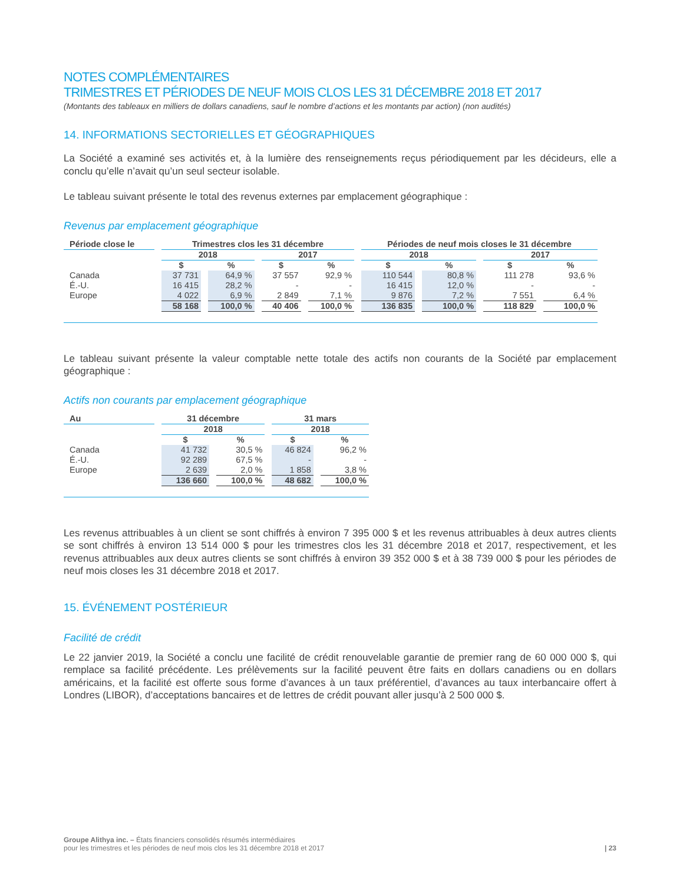NOTES COMPLÉMENTAIRES
TRIMESTRES ET PÉRIODES DE NEUF MOIS CLOS LES 31 DÉCEMBRE 2018 ET 2017
(Montants des tableaux en milliers de dollars canadiens, sauf le nombre d’actions et les montants par action) (non audités)
14. INFORMATIONS SECTORIELLES ET GÉOGRAPHIQUES
La Société a examiné ses activités et, à la lumière des renseignements reçus périodiquement par les décideurs, elle a conclu qu’elle n’avait qu’un seul secteur isolable.
Le tableau suivant présente le total des revenus externes par emplacement géographique :
Revenus par emplacement géographique
| Période close le | Trimestres clos les 31 décembre | | | | Périodes de neuf mois closes le 31 décembre | | | |
| --- | --- | --- | --- | --- | --- | --- | --- | --- |
| | 2018 | | 2017 | | 2018 | | 2017 | |
| | $ | % | $ | % | $ | % | $ | % |
| Canada | 37 731 | 64,9 % | 37 557 | 92,9 % | 110 544 | 80,8 % | 111 278 | 93,6 % |
| É.-U. | 16 415 | 28,2 % | - | - | 16 415 | 12,0 % | - | - |
| Europe | 4 022 | 6,9 % | 2 849 | 7,1 % | 9 876 | 7,2 % | 7 551 | 6,4 % |
| | 58 168 | 100,0 % | 40 406 | 100,0 % | 136 835 | 100,0 % | 118 829 | 100,0 % |
Le tableau suivant présente la valeur comptable nette totale des actifs non courants de la Société par emplacement géographique :
Actifs non courants par emplacement géographique
| Au | 31 décembre | | 31 mars | |
| --- | --- | --- | --- | --- |
| | 2018 | | 2018 | |
| | $ | % | $ | % |
| Canada | 41 732 | 30,5 % | 46 824 | 96,2 % |
| É.-U. | 92 289 | 67,5 % | - | - |
| Europe | 2 639 | 2,0 % | 1 858 | 3,8 % |
| | 136 660 | 100,0 % | 48 682 | 100,0 % |
Les revenus attribuables à un client se sont chiffrés à environ 7 395 000 $ et les revenus attribuables à deux autres clients se sont chiffrés à environ 13 514 000 $ pour les trimestres clos les 31 décembre 2018 et 2017, respectivement, et les revenus attribuables aux deux autres clients se sont chiffrés à environ 39 352 000 $ et à 38 739 000 $ pour les périodes de neuf mois closes les 31 décembre 2018 et 2017.
15. ÉVÉNEMENT POSTÉRIEUR
Facilité de crédit
Le 22 janvier 2019, la Société a conclu une facilité de crédit renouvelable garantie de premier rang de 60 000 000 $, qui remplace sa facilité précédente. Les prélèvements sur la facilité peuvent être faits en dollars canadiens ou en dollars américains, et la facilité est offerte sous forme d’avances à un taux préférentiel, d’avances au taux interbancaire offert à Londres (LIBOR), d’acceptations bancaires et de lettres de crédit pouvant aller jusqu’à 2 500 000 $.
Groupe Alithya inc. – États financiers consolidés résumés intermédiaires
pour les trimestres et les périodes de neuf mois clos les 31 décembre 2018 et 2017
| 23